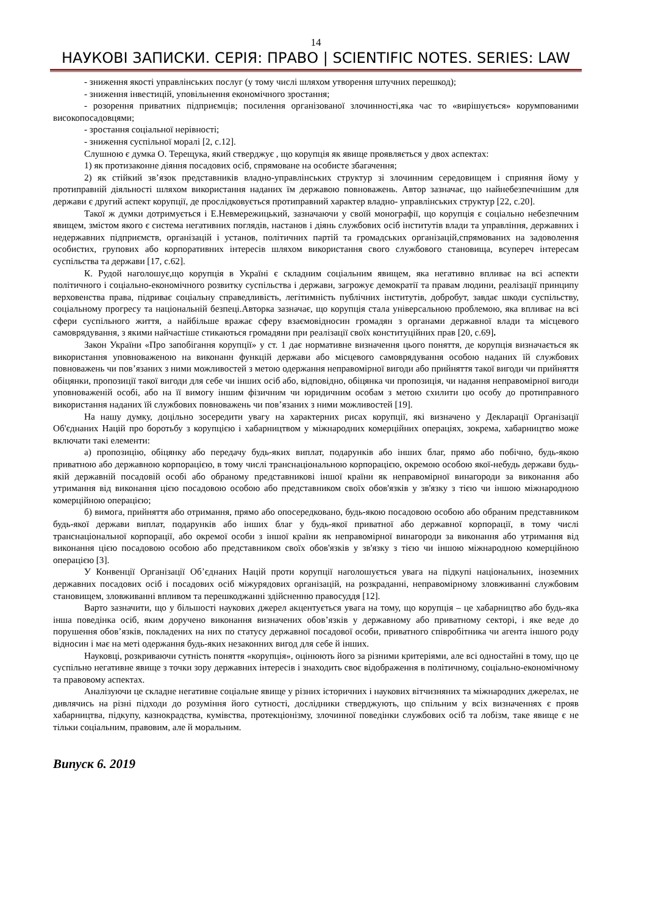14
НАУКОВІ ЗАПИСКИ. СЕРІЯ: ПРАВО | SCIENTIFIC NOTES. SERIES: LAW
- зниження якості управлінських послуг (у тому числі шляхом утворення штучних перешкод);
- зниження інвестицій, уповільнення економічного зростання;
- розорення приватних підприємців; посилення організованої злочинності,яка час то «вирішується» корумпованими високопосадовцями;
- зростання соціальної нерівності;
- зниження суспільної моралі [2, с.12].
Слушною є думка О. Терещука, який стверджує , що корупція як явище проявляється у двох аспектах:
1) як протизаконне діяння посадових осіб, спрямоване на особисте збагачення;
2) як стійкий зв’язок представників владно-управлінських структур зі злочинним середовищем і сприяння йому у протиправній діяльності шляхом використання наданих їм державою повноважень. Автор зазначає, що найнебезпечнішим для держави є другий аспект корупції, де прослідковується протиправний характер владно- управлінських структур [22, с.20].
Такої ж думки дотримується і Е.Невмережицький, зазначаючи у своїй монографії, що корупція є соціально небезпечним явищем, змістом якого є система негативних поглядів, настанов і діянь службових осіб інститутів влади та управління, державних і недержавних підприємств, організацій і установ, політичних партій та громадських організацій,спрямованих на задоволення особистих, групових або корпоративних інтересів шляхом використання свого службового становища, всупереч інтересам суспільства та держави [17, с.62].
К. Рудой наголошує,що корупція в Україні є складним соціальним явищем, яка негативно впливає на всі аспекти політичного і соціально-економічного розвитку суспільства і держави, загрожує демократії та правам людини, реалізації принципу верховенства права, підриває соціальну справедливість, легітимність публічних інститутів, добробут, завдає шкоди суспільству, соціальному прогресу та національній безпеці.Авторка зазначає, що корупція стала універсальною проблемою, яка впливає на всі сфери суспільного життя, а найбільше вражає сферу взаємовідносин громадян з органами державної влади та місцевого самоврядування, з якими найчастіше стикаються громадяни при реалізації своїх конституційних прав [20, с.69].
Закон України «Про запобігання корупції» у ст. 1 дає нормативне визначення цього поняття, де корупція визначається як використання уповноваженою на виконанн функцій держави або місцевого самоврядування особою наданих їй службових повноважень чи пов’язаних з ними можливостей з метою одержання неправомірної вигоди або прийняття такої вигоди чи прийняття обіцянки, пропозиції такої вигоди для себе чи інших осіб або, відповідно, обіцянка чи пропозиція, чи надання неправомірної вигоди уповноваженій особі, або на її вимогу іншим фізичним чи юридичним особам з метою схилити цю особу до протиправного використання наданих їй службових повноважень чи пов’язаних з ними можливостей [19].
На нашу думку, доцільно зосередити увагу на характерних рисах корупції, які визначено у Декларації Організації Об'єднаних Націй про боротьбу з корупцією і хабарництвом у міжнародних комерційних операціях, зокрема, хабарництво може включати такі елементи:
а) пропозицію, обіцянку або передачу будь-яких виплат, подарунків або інших благ, прямо або побічно, будь-якою приватною або державною корпорацією, в тому числі транснаціональною корпорацією, окремою особою якої-небудь держави будь-якій державній посадовій особі або обраному представникові іншої країни як неправомірної винагороди за виконання або утримання від виконання цією посадовою особою або представником своїх обов'язків у зв'язку з тією чи іншою міжнародною комерційною операцією;
б) вимога, прийняття або отримання, прямо або опосередковано, будь-якою посадовою особою або обраним представником будь-якої держави виплат, подарунків або інших благ у будь-якої приватної або державної корпорації, в тому числі транснаціональної корпорації, або окремої особи з іншої країни як неправомірної винагороди за виконання або утримання від виконання цією посадовою особою або представником своїх обов'язків у зв'язку з тією чи іншою міжнародною комерційною операцією [3].
У Конвенції Організації Об’єднаних Націй проти корупції наголошується увага на підкупі національних, іноземних державних посадових осіб і посадових осіб міжурядових організацій, на розкраданні, неправомірному зловживанні службовим становищем, зловживанні впливом та перешкоджанні здійсненню правосуддя [12].
Варто зазначити, що у більшості наукових джерел акцентується увага на тому, що корупція – це хабарництво або будь-яка інша поведінка осіб, яким доручено виконання визначених обов’язків у державному або приватному секторі, і яке веде до порушення обов’язків, покладених на них по статусу державної посадової особи, приватного співробітника чи агента іншого роду відносин і має на меті одержання будь-яких незаконних вигод для себе й інших.
Науковці, розкриваючи сутність поняття «корупція», оцінюють його за різними критеріями, але всі одностайні в тому, що це суспільно негативне явище з точки зору державних інтересів і знаходить своє відображення в політичному, соціально-економічному та правовому аспектах.
Аналізуючи це складне негативне соціальне явище у різних історичних і наукових вітчизняних та міжнародних джерелах, не дивлячись на різні підходи до розуміння його сутності, дослідники стверджують, що спільним у всіх визначеннях є прояв хабарництва, підкупу, казнокрадства, кумівства, протекціонізму, злочинної поведінки службових осіб та лобізм, таке явище є не тільки соціальним, правовим, але й моральним.
Випуск 6. 2019